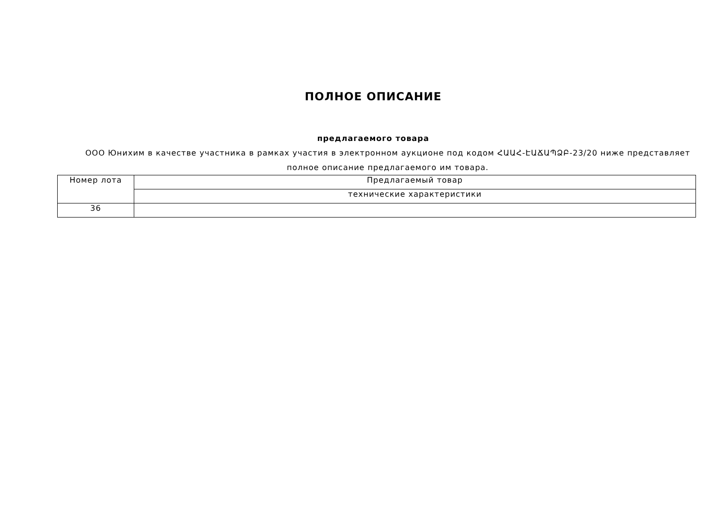ПОЛНОЕ ОПИСАНИЕ
предлагаемого товара
ООО Юнихим в качестве участника в рамках участия в электронном аукционе под кодом ՀԱԱՀ-ԷԱՃԱՊՁԲ-23/20 ниже представляет полное описание предлагаемого им товара.
| Номер лота | Предлагаемый товар |
| --- | --- |
| | технические характеристики |
| 36 | |